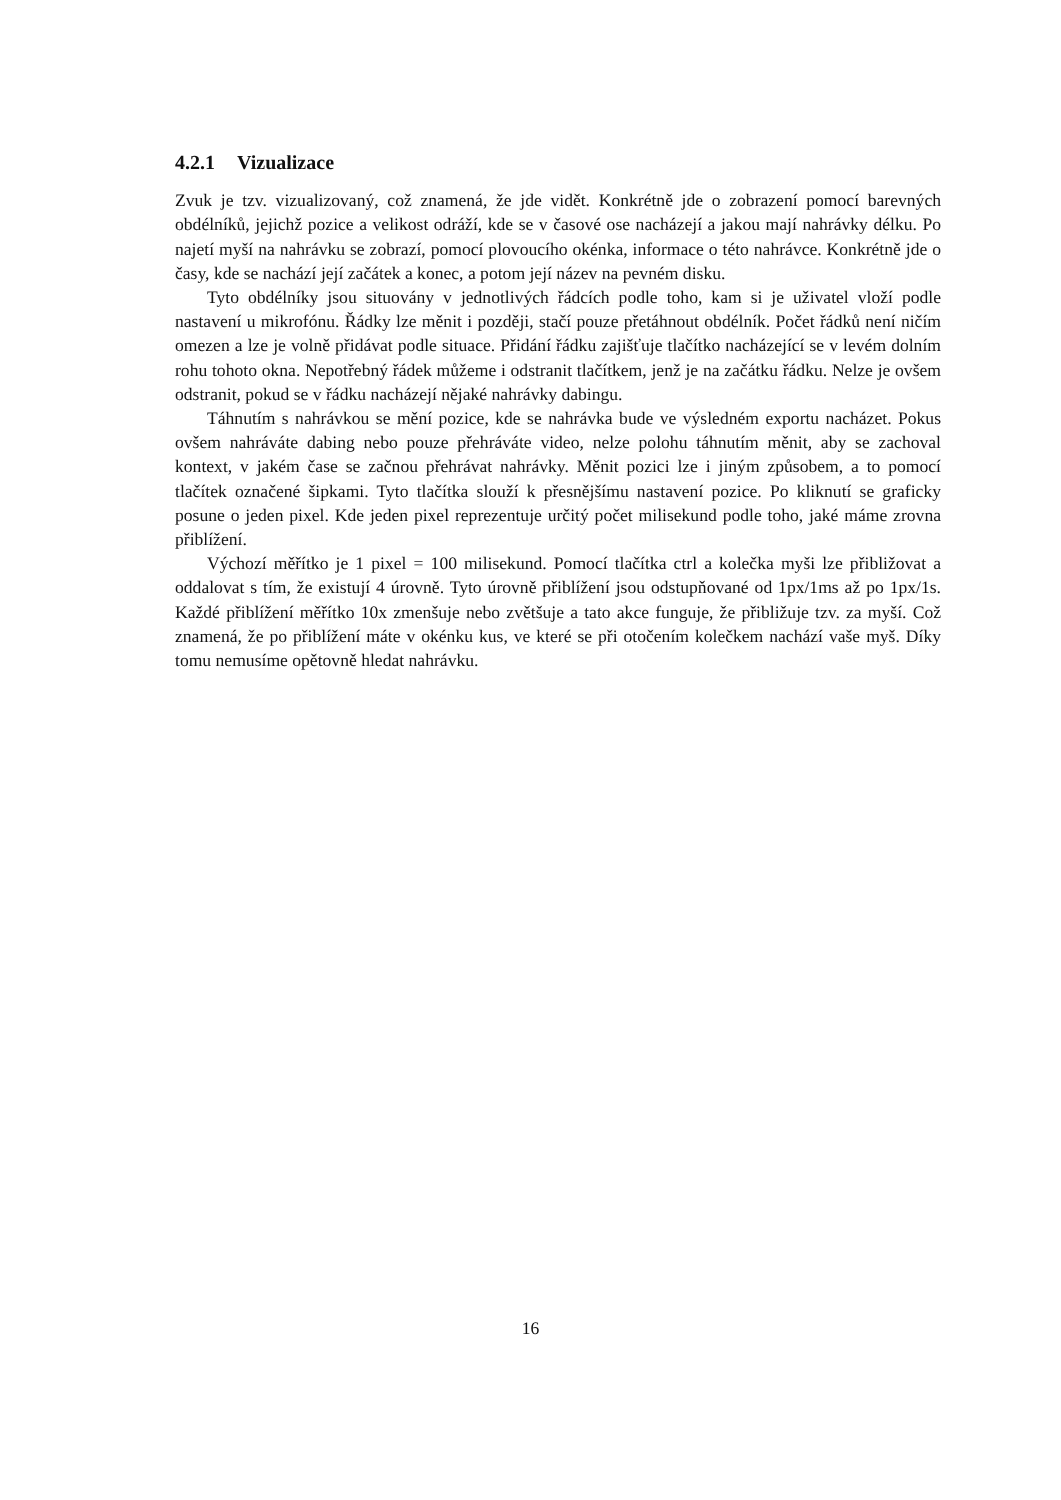4.2.1 Vizualizace
Zvuk je tzv. vizualizovaný, což znamená, že jde vidět. Konkrétně jde o zobrazení pomocí barevných obdélníků, jejichž pozice a velikost odráží, kde se v časové ose nacházejí a jakou mají nahrávky délku. Po najetí myší na nahrávku se zobrazí, pomocí plovoucího okénka, informace o této nahrávce. Konkrétně jde o časy, kde se nachází její začátek a konec, a potom její název na pevném disku.
Tyto obdélníky jsou situovány v jednotlivých řádcích podle toho, kam si je uživatel vloží podle nastavení u mikrofónu. Řádky lze měnit i později, stačí pouze přetáhnout obdélník. Počet řádků není ničím omezen a lze je volně přidávat podle situace. Přidání řádku zajišťuje tlačítko nacházející se v levém dolním rohu tohoto okna. Nepotřebný řádek můžeme i odstranit tlačítkem, jenž je na začátku řádku. Nelze je ovšem odstranit, pokud se v řádku nacházejí nějaké nahrávky dabingu.
Táhnutím s nahrávkou se mění pozice, kde se nahrávka bude ve výsledném exportu nacházet. Pokus ovšem nahráváte dabing nebo pouze přehráváte video, nelze polohu táhnutím měnit, aby se zachoval kontext, v jakém čase se začnou přehrávat nahrávky. Měnit pozici lze i jiným způsobem, a to pomocí tlačítek označené šipkami. Tyto tlačítka slouží k přesnějšímu nastavení pozice. Po kliknutí se graficky posune o jeden pixel. Kde jeden pixel reprezentuje určitý počet milisekund podle toho, jaké máme zrovna přiblížení.
Výchozí měřítko je 1 pixel = 100 milisekund. Pomocí tlačítka ctrl a kolečka myši lze přibližovat a oddalovat s tím, že existují 4 úrovně. Tyto úrovně přiblížení jsou odstupňované od 1px/1ms až po 1px/1s. Každé přiblížení měřítko 10x zmenšuje nebo zvětšuje a tato akce funguje, že přibližuje tzv. za myší. Což znamená, že po přiblížení máte v okénku kus, ve které se při otočením kolečkem nachází vaše myš. Díky tomu nemusíme opětovně hledat nahrávku.
16